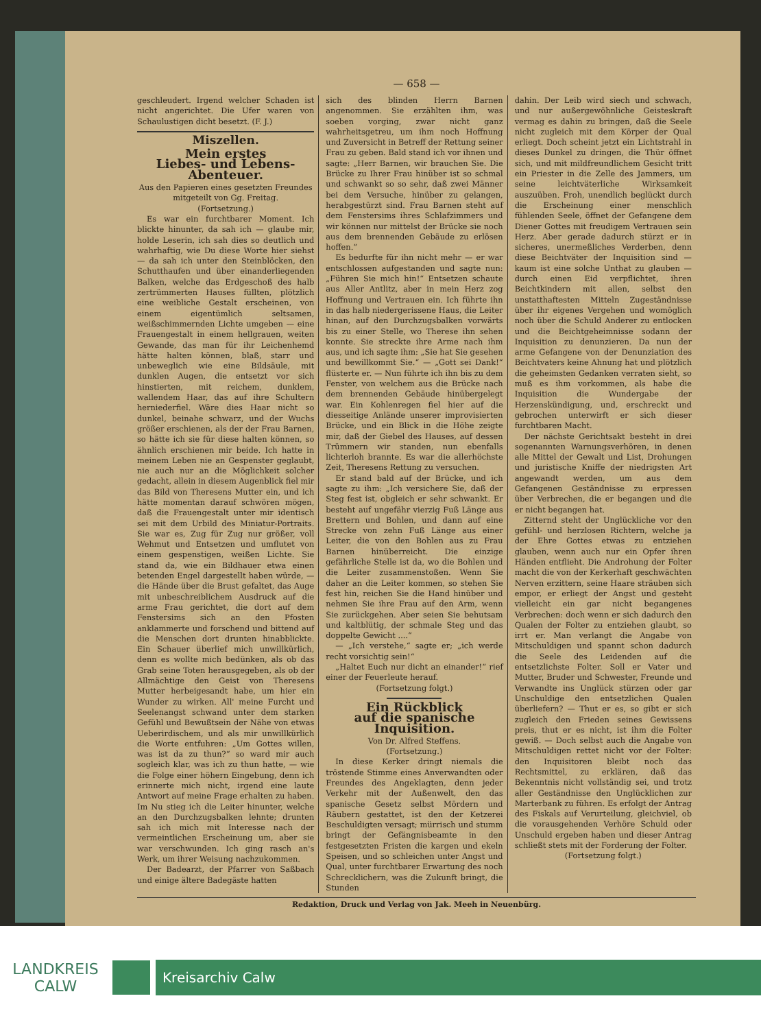— 658 —
geschleudert. Irgend welcher Schaden ist nicht angerichtet. Die Ufer waren von Schaulustigen dicht besetzt. (F. J.)
Miszellen.
Mein erstes
Liebes- und Lebens-Abenteuer.
Aus den Papieren eines gesetzten Freundes mitgeteilt von Gg. Freitag.
(Fortsetzung.)
Es war ein furchtbarer Moment. Ich blickte hinunter, da sah ich — glaube mir, holde Leserin, ich sah dies so deutlich und wahrhaftig, wie Du diese Worte hier siehst — da sah ich unter den Steinblöcken, den Schutthaufen und über einanderliegenden Balken, welche das Erdgeschoß des halb zertrümmerten Hauses füllten, plötzlich eine weibliche Gestalt erscheinen, von einem eigentümlich seltsamen, weißschimmernden Lichte umgeben — eine Frauengestalt in einem hellgrauen, weiten Gewande, das man für ihr Leichenhemd hätte halten können, blaß, starr und unbeweglich wie eine Bildsäule, mit dunklen Augen, die entsetzt vor sich hinstierten, mit reichem, dunklem, wallendem Haar, das auf ihre Schultern herniederfiel. Wäre dies Haar nicht so dunkel, beinahe schwarz, und der Wuchs größer erschienen, als der der Frau Barnen, so hätte ich sie für diese halten können, so ähnlich erschienen mir beide. Ich hatte in meinem Leben nie an Gespenster geglaubt, nie auch nur an die Möglichkeit solcher gedacht, allein in diesem Augenblick fiel mir das Bild von Theresens Mutter ein, und ich hätte momentan darauf schwören mögen, daß die Frauengestalt unter mir identisch sei mit dem Urbild des Miniatur-Portraits. Sie war es, Zug für Zug nur größer, voll Wehmut und Entsetzen und umflutet von einem gespenstigen, weißen Lichte. Sie stand da, wie ein Bildhauer etwa einen betenden Engel dargestellt haben würde, — die Hände über die Brust gefaltet, das Auge mit unbeschreiblichem Ausdruck auf die arme Frau gerichtet, die dort auf dem Fenstersims sich an den Pfosten anklammerte und forschend und bittend auf die Menschen dort drunten hinabblickte. Ein Schauer überlief mich unwillkürlich, denn es wollte mich bedünken, als ob das Grab seine Toten herausgegeben, als ob der Allmächtige den Geist von Theresens Mutter herbeigesandt habe, um hier ein Wunder zu wirken. All' meine Furcht und Seelenangst schwand unter dem starken Gefühl und Bewußtsein der Nähe von etwas Ueberirdischem, und als mir unwillkürlich die Worte entfuhren: „Um Gottes willen, was ist da zu thun?“ so ward mir auch sogleich klar, was ich zu thun hatte, — wie die Folge einer höhern Eingebung, denn ich erinnerte mich nicht, irgend eine laute Antwort auf meine Frage erhalten zu haben. Im Nu stieg ich die Leiter hinunter, welche an den Durchzugsbalken lehnte; drunten sah ich mich mit Interesse nach der vermeintlichen Erscheinung um, aber sie war verschwunden. Ich ging rasch an's Werk, um ihrer Weisung nachzukommen.
Der Badearzt, der Pfarrer von Saßbach und einige ältere Badegäste hatten
sich des blinden Herrn Barnen angenommen. Sie erzählten ihm, was soeben vorging, zwar nicht ganz wahrheitsgetreu, um ihm noch Hoffnung und Zuversicht in Betreff der Rettung seiner Frau zu geben. Bald stand ich vor ihnen und sagte: „Herr Barnen, wir brauchen Sie. Die Brücke zu Ihrer Frau hinüber ist so schmal und schwankt so so sehr, daß zwei Männer bei dem Versuche, hinüber zu gelangen, herabgestürzt sind. Frau Barnen steht auf dem Fenstersims ihres Schlafzimmers und wir können nur mittelst der Brücke sie noch aus dem brennenden Gebäude zu erlösen hoffen.“
Es bedurfte für ihn nicht mehr — er war entschlossen aufgestanden und sagte nun: „Führen Sie mich hin!“ Entsetzen schaute aus Aller Antlitz, aber in mein Herz zog Hoffnung und Vertrauen ein. Ich führte ihn in das halb niedergerissene Haus, die Leiter hinan, auf den Durchzugsbalken vorwärts bis zu einer Stelle, wo Therese ihn sehen konnte. Sie streckte ihre Arme nach ihm aus, und ich sagte ihm: „Sie hat Sie gesehen und bewillkommt Sie.“ — „Gott sei Dank!“ flüsterte er. — Nun führte ich ihn bis zu dem Fenster, von welchem aus die Brücke nach dem brennenden Gebäude hinübergelegt war. Ein Kohlenregen fiel hier auf die diesseitige Anlände unserer improvisierten Brücke, und ein Blick in die Höhe zeigte mir, daß der Giebel des Hauses, auf dessen Trümmern wir standen, nun ebenfalls lichterloh brannte. Es war die allerhöchste Zeit, Theresens Rettung zu versuchen.
Er stand bald auf der Brücke, und ich sagte zu ihm: „Ich versichere Sie, daß der Steg fest ist, obgleich er sehr schwankt. Er besteht auf ungefähr vierzig Fuß Länge aus Brettern und Bohlen, und dann auf eine Strecke von zehn Fuß Länge aus einer Leiter, die von den Bohlen aus zu Frau Barnen hinüberreicht. Die einzige gefährliche Stelle ist da, wo die Bohlen und die Leiter zusammenstoßen. Wenn Sie daher an die Leiter kommen, so stehen Sie fest hin, reichen Sie die Hand hinüber und nehmen Sie ihre Frau auf den Arm, wenn Sie zurückgehen. Aber seien Sie behutsam und kaltblütig, der schmale Steg und das doppelte Gewicht ....“
— „Ich verstehe,“ sagte er; „ich werde recht vorsichtig sein!“
„Haltet Euch nur dicht an einander!“ rief einer der Feuerleute herauf.
(Fortsetzung folgt.)
Ein Rückblick
auf die spanische Inquisition.
Von Dr. Alfred Steffens.
(Fortsetzung.)
In diese Kerker dringt niemals die tröstende Stimme eines Anverwandten oder Freundes des Angeklagten, denn jeder Verkehr mit der Außenwelt, den das spanische Gesetz selbst Mördern und Räubern gestattet, ist den der Ketzerei Beschuldigten versagt; mürrisch und stumm bringt der Gefängnisbeamte in den festgesetzten Fristen die kargen und ekeln Speisen, und so schleichen unter Angst und Qual, unter furchtbarer Erwartung des noch Schrecklichern, was die Zukunft bringt, die Stunden
dahin. Der Leib wird siech und schwach, und nur außergewöhnliche Geisteskraft vermag es dahin zu bringen, daß die Seele nicht zugleich mit dem Körper der Qual erliegt. Doch scheint jetzt ein Lichtstrahl in dieses Dunkel zu dringen, die Thür öffnet sich, und mit mildfreundlichem Gesicht tritt ein Priester in die Zelle des Jammers, um seine leichtväterliche Wirksamkeit auszuüben. Froh, unendlich beglückt durch die Erscheinung einer menschlich fühlenden Seele, öffnet der Gefangene dem Diener Gottes mit freudigem Vertrauen sein Herz. Aber gerade dadurch stürzt er in sicheres, unermeßliches Verderben, denn diese Beichtväter der Inquisition sind — kaum ist eine solche Unthat zu glauben — durch einen Eid verpflichtet, ihren Beichtkindern mit allen, selbst den unstatthaftesten Mitteln Zugeständnisse über ihr eigenes Vergehen und womöglich noch über die Schuld Anderer zu entlocken und die Beichtgeheimnisse sodann der Inquisition zu denunzieren. Da nun der arme Gefangene von der Denunziation des Beichtvaters keine Ahnung hat und plötzlich die geheimsten Gedanken verraten sieht, so muß es ihm vorkommen, als habe die Inquisition die Wundergabe der Herzenskündigung, und, erschreckt und gebrochen unterwirft er sich dieser furchtbaren Macht.
Der nächste Gerichtsakt besteht in drei sogenannten Warnungsverhören, in denen alle Mittel der Gewalt und List, Drohungen und juristische Kniffe der niedrigsten Art angewandt werden, um aus dem Gefangenen Geständnisse zu erpressen über Verbrechen, die er begangen und die er nicht begangen hat.
Zitternd steht der Unglückliche vor den gefühl- und herzlosen Richtern, welche ja der Ehre Gottes etwas zu entziehen glauben, wenn auch nur ein Opfer ihren Händen entflieht. Die Androhung der Folter macht die von der Kerkerhaft geschwächten Nerven erzittern, seine Haare sträuben sich empor, er erliegt der Angst und gesteht vielleicht ein gar nicht begangenes Verbrechen: doch wenn er sich dadurch den Qualen der Folter zu entziehen glaubt, so irrt er. Man verlangt die Angabe von Mitschuldigen und spannt schon dadurch die Seele des Leidenden auf die entsetzlichste Folter. Soll er Vater und Mutter, Bruder und Schwester, Freunde und Verwandte ins Unglück stürzen oder gar Unschuldige den entsetzlichen Qualen überliefern? — Thut er es, so gibt er sich zugleich den Frieden seines Gewissens preis, thut er es nicht, ist ihm die Folter gewiß. — Doch selbst auch die Angabe von Mitschuldigen rettet nicht vor der Folter: den Inquisitoren bleibt noch das Rechtsmittel, zu erklären, daß das Bekenntnis nicht vollständig sei, und trotz aller Geständnisse den Unglücklichen zur Marterbank zu führen. Es erfolgt der Antrag des Fiskals auf Verurteilung, gleichviel, ob die vorausgehenden Verhöre Schuld oder Unschuld ergeben haben und dieser Antrag schließt stets mit der Forderung der Folter.
(Fortsetzung folgt.)
Redaktion, Druck und Verlag von Jak. Meeh in Neuenbürg.
LANDKREIS
CALW
Kreisarchiv Calw